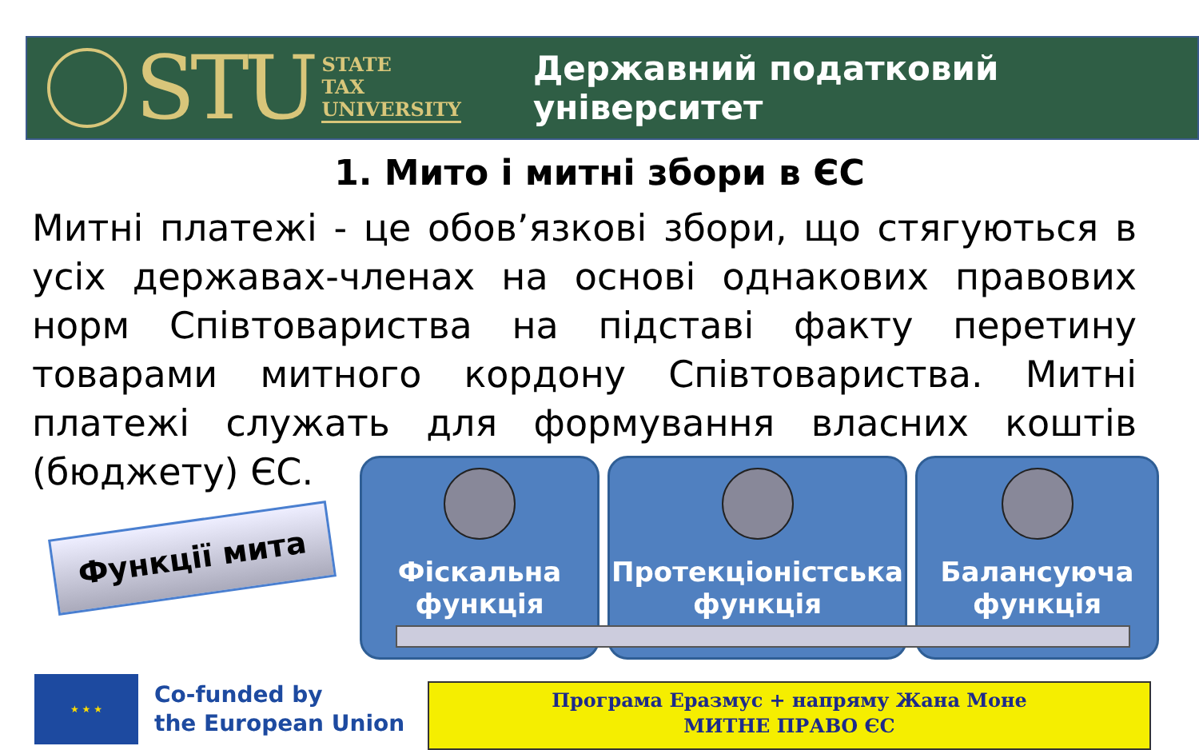STU
STATE
TAX
UNIVERSITY
Державний податковий університет
1. Мито і митні збори в ЄС
Митні платежі - це обов’язкові збори, що стягуються в усіх державах-членах на основі однакових правових норм Співтовариства на підставі факту перетину товарами митного кордону Співтовариства. Митні платежі служать для формування власних коштів (бюджету) ЄС.
Функції мита
Фіскальна
функція
Протекціоністська
функція
Балансуюча
функція
★ ★ ★
Co-funded by
the European Union
Програма Еразмус + напряму Жана Моне
МИТНЕ ПРАВО ЄС